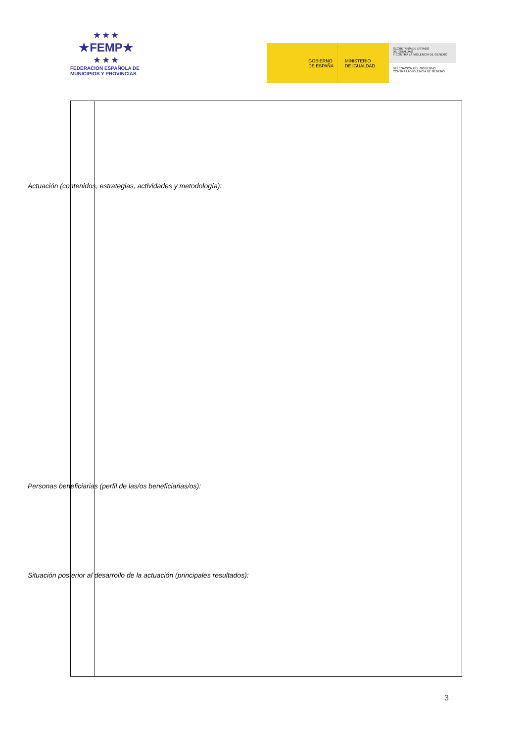★★★
★FEMP★
★★★
FEDERACION ESPAÑOLA DE
MUNICIPIOS Y PROVINCIAS
GOBIERNO
DE ESPAÑA
MINISTERIO
DE IGUALDAD
SECRETARÍA DE ESTADO
DE IGUALDAD
Y CONTRA LA VIOLENCIA DE GÉNERO
DELEGACIÓN DEL GOBIERNO
CONTRA LA VIOLENCIA DE GÉNERO
Actuación (contenidos, estrategias, actividades y metodología):
Personas beneficiarias (perfil de las/os beneficiarias/os):
Situación posterior al desarrollo de la actuación (principales resultados):
3